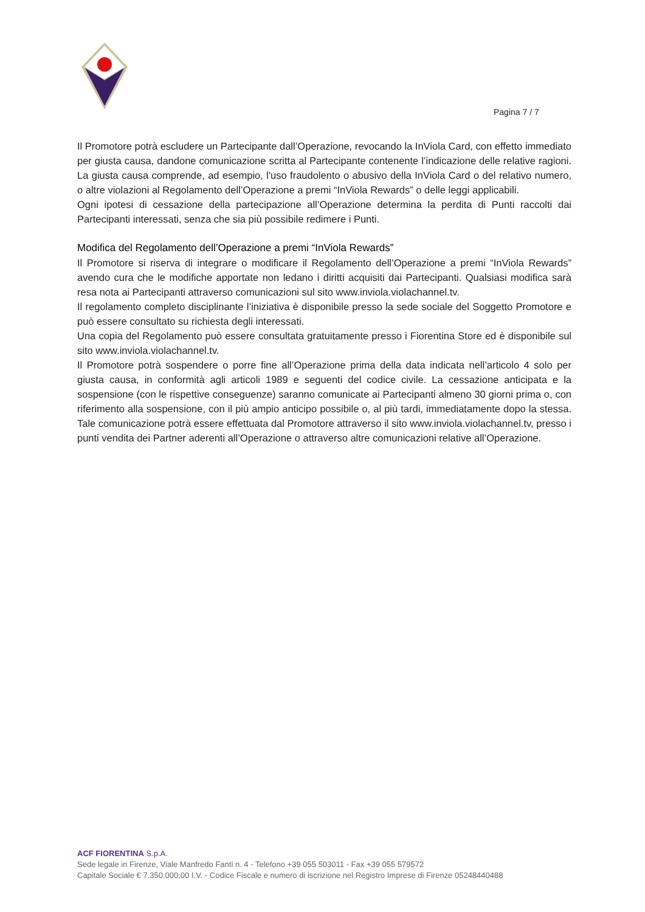Pagina 7 / 7
Il Promotore potrà escludere un Partecipante dall’Operazione, revocando la InViola Card, con effetto immediato per giusta causa, dandone comunicazione scritta al Partecipante contenente l’indicazione delle relative ragioni. La giusta causa comprende, ad esempio, l'uso fraudolento o abusivo della InViola Card o del relativo numero, o altre violazioni al Regolamento dell’Operazione a premi “InViola Rewards” o delle leggi applicabili.
Ogni ipotesi di cessazione della partecipazione all’Operazione determina la perdita di Punti raccolti dai Partecipanti interessati, senza che sia più possibile redimere i Punti.
Modifica del Regolamento dell’Operazione a premi “InViola Rewards”
Il Promotore si riserva di integrare o modificare il Regolamento dell’Operazione a premi “InViola Rewards” avendo cura che le modifiche apportate non ledano i diritti acquisiti dai Partecipanti. Qualsiasi modifica sarà resa nota ai Partecipanti attraverso comunicazioni sul sito www.inviola.violachannel.tv.
Il regolamento completo disciplinante l’iniziativa è disponibile presso la sede sociale del Soggetto Promotore e può essere consultato su richiesta degli interessati.
Una copia del Regolamento può essere consultata gratuitamente presso i Fiorentina Store ed è disponibile sul sito www.inviola.violachannel.tv.
Il Promotore potrà sospendere o porre fine all’Operazione prima della data indicata nell’articolo 4 solo per giusta causa, in conformità agli articoli 1989 e seguenti del codice civile. La cessazione anticipata e la sospensione (con le rispettive conseguenze) saranno comunicate ai Partecipanti almeno 30 giorni prima o, con riferimento alla sospensione, con il più ampio anticipo possibile o, al più tardi, immediatamente dopo la stessa. Tale comunicazione potrà essere effettuata dal Promotore attraverso il sito www.inviola.violachannel.tv, presso i punti vendita dei Partner aderenti all’Operazione o attraverso altre comunicazioni relative all’Operazione.
ACF FIORENTINA S.p.A.
Sede legale in Firenze, Viale Manfredo Fanti n. 4 - Telefono +39 055 503011 - Fax +39 055 579572
Capitale Sociale € 7.350.000,00 I.V. - Codice Fiscale e numero di iscrizione nel Registro Imprese di Firenze 05248440488